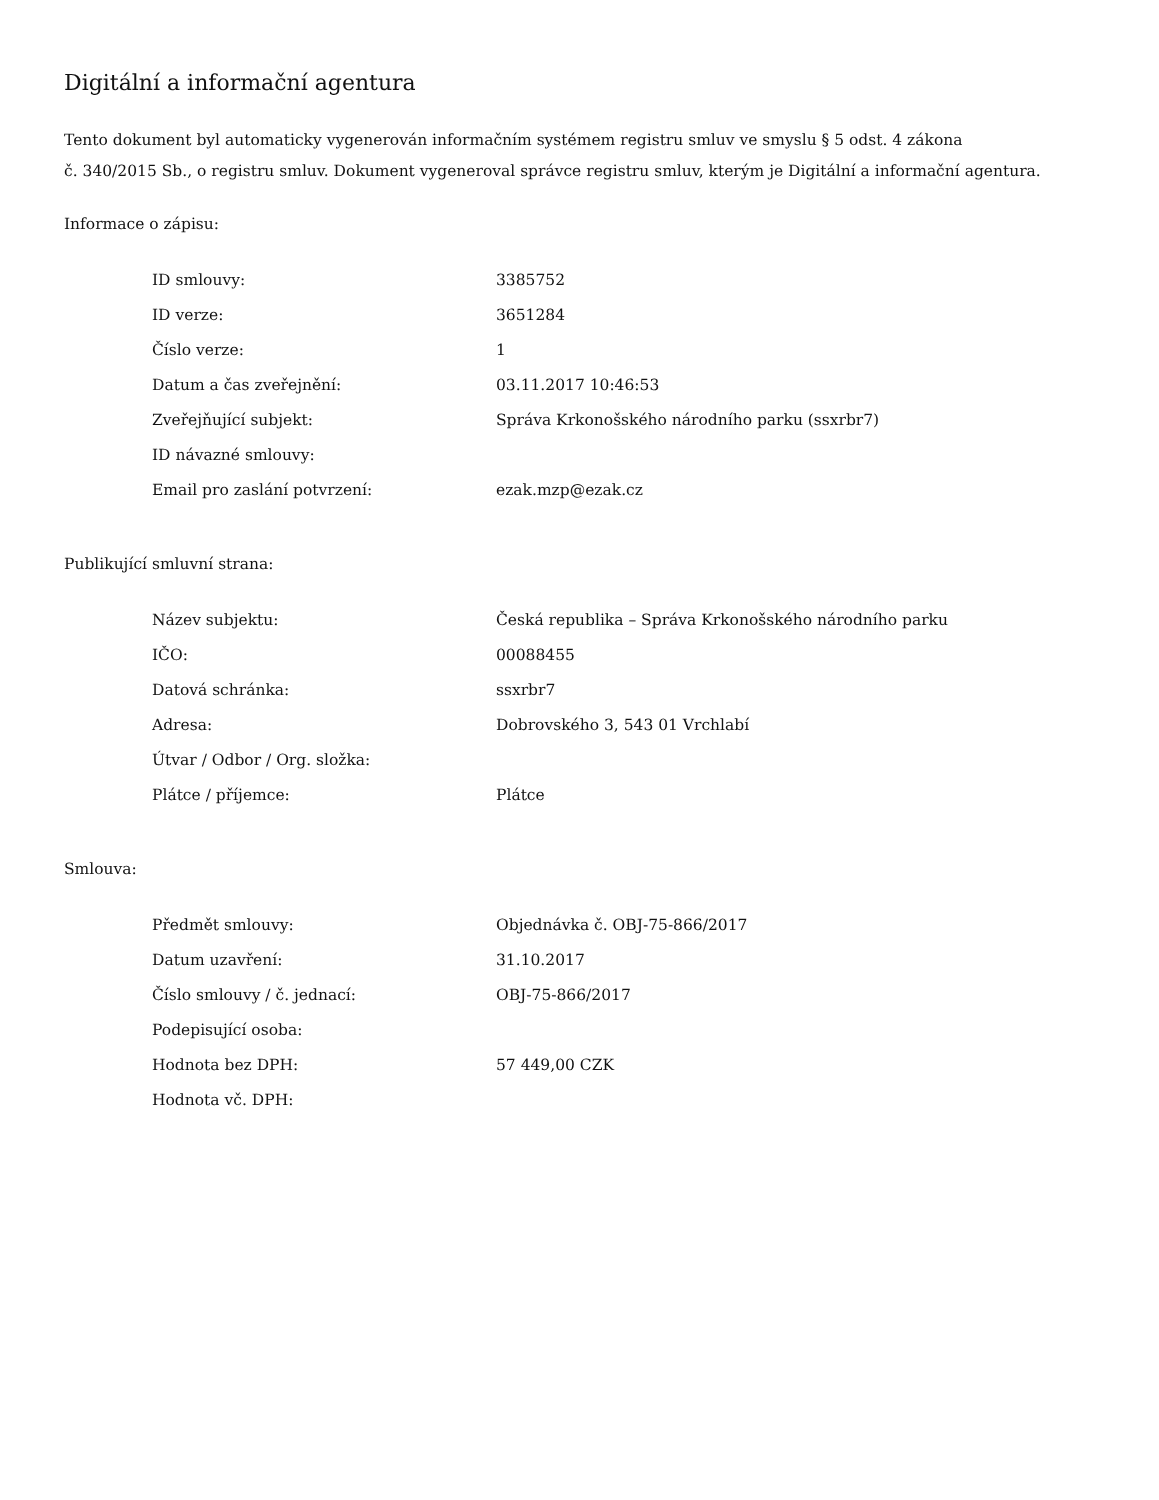Digitální a informační agentura
Tento dokument byl automaticky vygenerován informačním systémem registru smluv ve smyslu § 5 odst. 4 zákona
č. 340/2015 Sb., o registru smluv. Dokument vygeneroval správce registru smluv, kterým je Digitální a informační agentura.
Informace o zápisu:
| ID smlouvy: | 3385752 |
| ID verze: | 3651284 |
| Číslo verze: | 1 |
| Datum a čas zveřejnění: | 03.11.2017 10:46:53 |
| Zveřejňující subjekt: | Správa Krkonošského národního parku (ssxrbr7) |
| ID návazné smlouvy: | |
| Email pro zaslání potvrzení: | ezak.mzp@ezak.cz |
Publikující smluvní strana:
| Název subjektu: | Česká republika – Správa Krkonošského národního parku |
| IČO: | 00088455 |
| Datová schránka: | ssxrbr7 |
| Adresa: | Dobrovského 3, 543 01 Vrchlabí |
| Útvar / Odbor / Org. složka: | |
| Plátce / příjemce: | Plátce |
Smlouva:
| Předmět smlouvy: | Objednávka č. OBJ-75-866/2017 |
| Datum uzavření: | 31.10.2017 |
| Číslo smlouvy / č. jednací: | OBJ-75-866/2017 |
| Podepisující osoba: | |
| Hodnota bez DPH: | 57 449,00 CZK |
| Hodnota vč. DPH: | |